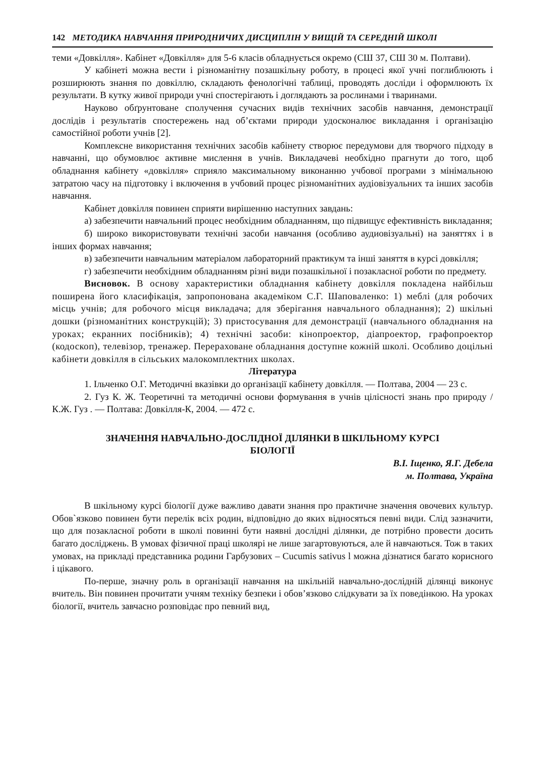142 МЕТОДИКА НАВЧАННЯ ПРИРОДНИЧИХ ДИСЦИПЛІН У ВИЩІЙ ТА СЕРЕДНІЙ ШКОЛІ
теми «Довкілля». Кабінет «Довкілля» для 5-6 класів обладнується окремо (СШ 37, СШ 30 м. Полтави).
У кабінеті можна вести і різноманітну позашкільну роботу, в процесі якої учні поглиблюють і розширюють знання по довкіллю, складають фенологічні таблиці, проводять досліди і оформлюють їх результати. В кутку живої природи учні спостерігають і доглядають за рослинами і тваринами.
Науково обґрунтоване сполучення сучасних видів технічних засобів навчання, демонстрації дослідів і результатів спостережень над об’єктами природи удосконалює викладання і організацію самостійної роботи учнів [2].
Комплексне використання технічних засобів кабінету створює передумови для творчого підходу в навчанні, що обумовлює активне мислення в учнів. Викладачеві необхідно прагнути до того, щоб обладнання кабінету «довкілля» сприяло максимальному виконанню учбової програми з мінімальною затратою часу на підготовку і включення в учбовий процес різноманітних аудіовізуальних та інших засобів навчання.
Кабінет довкілля повинен сприяти вирішенню наступних завдань:
а) забезпечити навчальний процес необхідним обладнанням, що підвищує ефективність викладання;
б) широко використовувати технічні засоби навчання (особливо аудиовізуальні) на заняттях і в інших формах навчання;
в) забезпечити навчальним матеріалом лабораторний практикум та інші заняття в курсі довкілля;
г) забезпечити необхідним обладнанням різні види позашкільної і позакласної роботи по предмету.
Висновок. В основу характеристики обладнання кабінету довкілля покладена найбільш поширена його класифікація, запропонована академіком С.Г. Шаповаленко: 1) меблі (для робочих місць учнів; для робочого місця викладача; для зберігання навчального обладнання); 2) шкільні дошки (різноманітних конструкцій); 3) пристосування для демонстрації (навчального обладнання на уроках; екранних посібників); 4) технічні засоби: кінопроектор, діапроектор, графопроектор (кодоскоп), телевізор, тренажер. Перераховане обладнання доступне кожній школі. Особливо доцільні кабінети довкілля в сільських малокомплектних школах.
Література
1. Ільченко О.Г. Методичні вказівки до організації кабінету довкілля. — Полтава, 2004 — 23 с.
2. Гуз К. Ж. Теоретичні та методичні основи формування в учнів цілісності знань про природу / К.Ж. Гуз . — Полтава: Довкілля-К, 2004. — 472 с.
ЗНАЧЕННЯ НАВЧАЛЬНО-ДОСЛІДНОЇ ДІЛЯНКИ В ШКІЛЬНОМУ КУРСІ
БІОЛОГІЇ
В.І. Іщенко, Я.Г. Дебела
м. Полтава, Україна
В шкільному курсі біології дуже важливо давати знання про практичне значення овочевих культур. Обов`язково повинен бути перелік всіх родин, відповідно до яких відносяться певні види. Слід зазначити, що для позакласної роботи в школі повинні бути наявні дослідні ділянки, де потрібно провести досить багато досліджень. В умовах фізичної праці школярі не лише загартовуються, але й навчаються. Тож в таких умовах, на прикладі представника родини Гарбузових – Cucumis sativus l можна дізнатися багато корисного і цікавого.
По-перше, значну роль в організації навчання на шкільній навчально-дослідній ділянці виконує вчитель. Він повинен прочитати учням техніку безпеки і обов’язково слідкувати за їх поведінкою. На уроках біології, вчитель завчасно розповідає про певний вид,